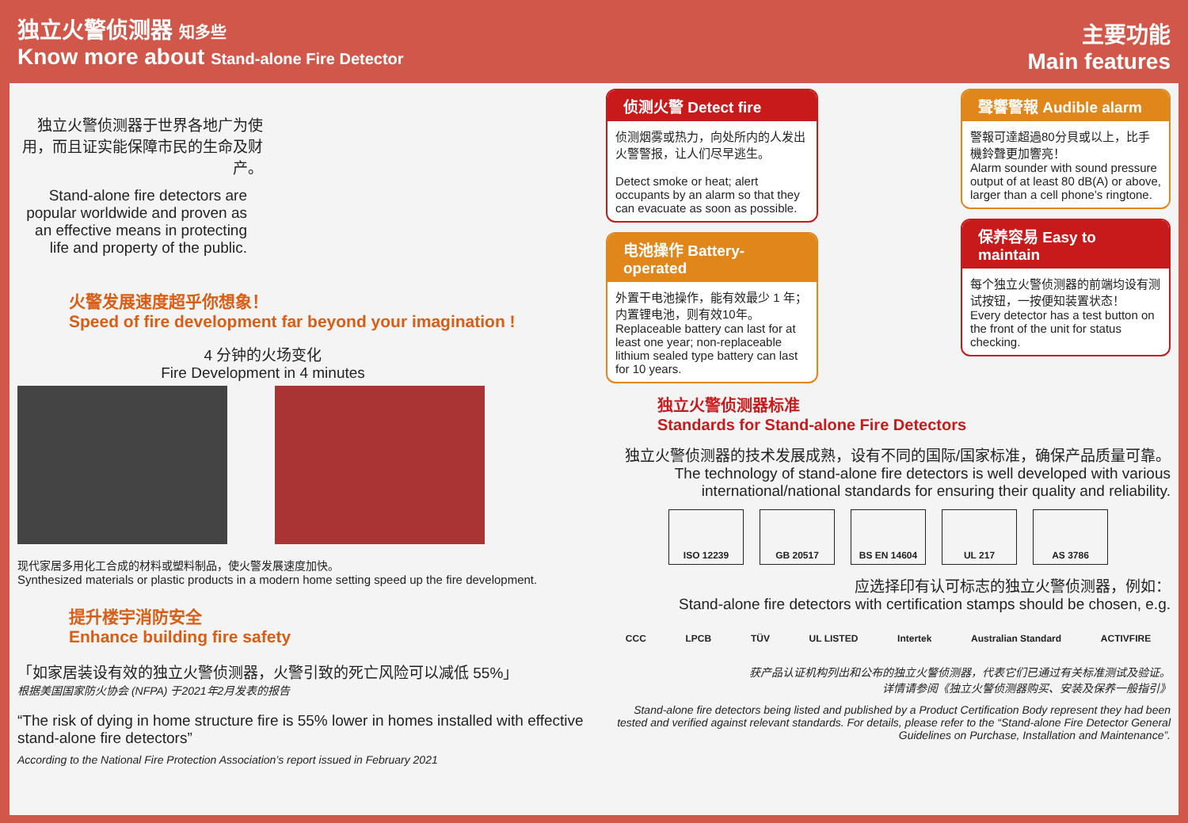独立火警侦测器 知多些
Know more about Stand-alone Fire Detector
独立火警侦测器于世界各地广为使用，而且证实能保障市民的生命及财产。
Stand-alone fire detectors are popular worldwide and proven as an effective means in protecting life and property of the public.
火警发展速度超乎你想象！
Speed of fire development far beyond your imagination !
4 分钟的火场变化
Fire Development in 4 minutes
现代家居多用化工合成的材料或塑料制品，使火警发展速度加快。
Synthesized materials or plastic products in a modern home setting speed up the fire development.
提升楼宇消防安全
Enhance building fire safety
「如家居装设有效的独立火警侦测器，火警引致的死亡风险可以减低 55%」
根据美国国家防火协会 (NFPA) 于2021年2月发表的报告
“The risk of dying in home structure fire is 55% lower in homes installed with effective stand-alone fire detectors”
According to the National Fire Protection Association’s report issued in February 2021
主要功能
Main features
侦测火警 Detect fire
侦测烟雾或热力，向处所内的人发出火警警报，让人们尽早逃生。
Detect smoke or heat; alert occupants by an alarm so that they can evacuate as soon as possible.
电池操作 Battery-operated
外置干电池操作，能有效最少 1 年；内置锂电池，则有效10年。
Replaceable battery can last for at least one year; non-replaceable lithium sealed type battery can last for 10 years.
聲響警報 Audible alarm
警報可達超過80分貝或以上，比手機鈴聲更加響亮！
Alarm sounder with sound pressure output of at least 80 dB(A) or above, larger than a cell phone’s ringtone.
保养容易 Easy to maintain
每个独立火警侦测器的前端均设有测试按钮，一按便知装置状态！
Every detector has a test button on the front of the unit for status checking.
独立火警侦测器标准
Standards for Stand-alone Fire Detectors
独立火警侦测器的技术发展成熟，设有不同的国际/国家标准，确保产品质量可靠。
The technology of stand-alone fire detectors is well developed with various international/national standards for ensuring their quality and reliability.
ISO 12239 GB 20517 BS EN 14604 UL 217 AS 3786
应选择印有认可标志的独立火警侦测器，例如：
Stand-alone fire detectors with certification stamps should be chosen, e.g.
CCC LPCB TÜV UL LISTED Intertek Australian Standard ACTIVFIRE
获产品认证机构列出和公布的独立火警侦测器，代表它们已通过有关标准测试及验证。
详情请参阅《独立火警侦测器购买、安装及保养一般指引》
Stand-alone fire detectors being listed and published by a Product Certification Body represent they had been tested and verified against relevant standards. For details, please refer to the “Stand-alone Fire Detector General Guidelines on Purchase, Installation and Maintenance”.